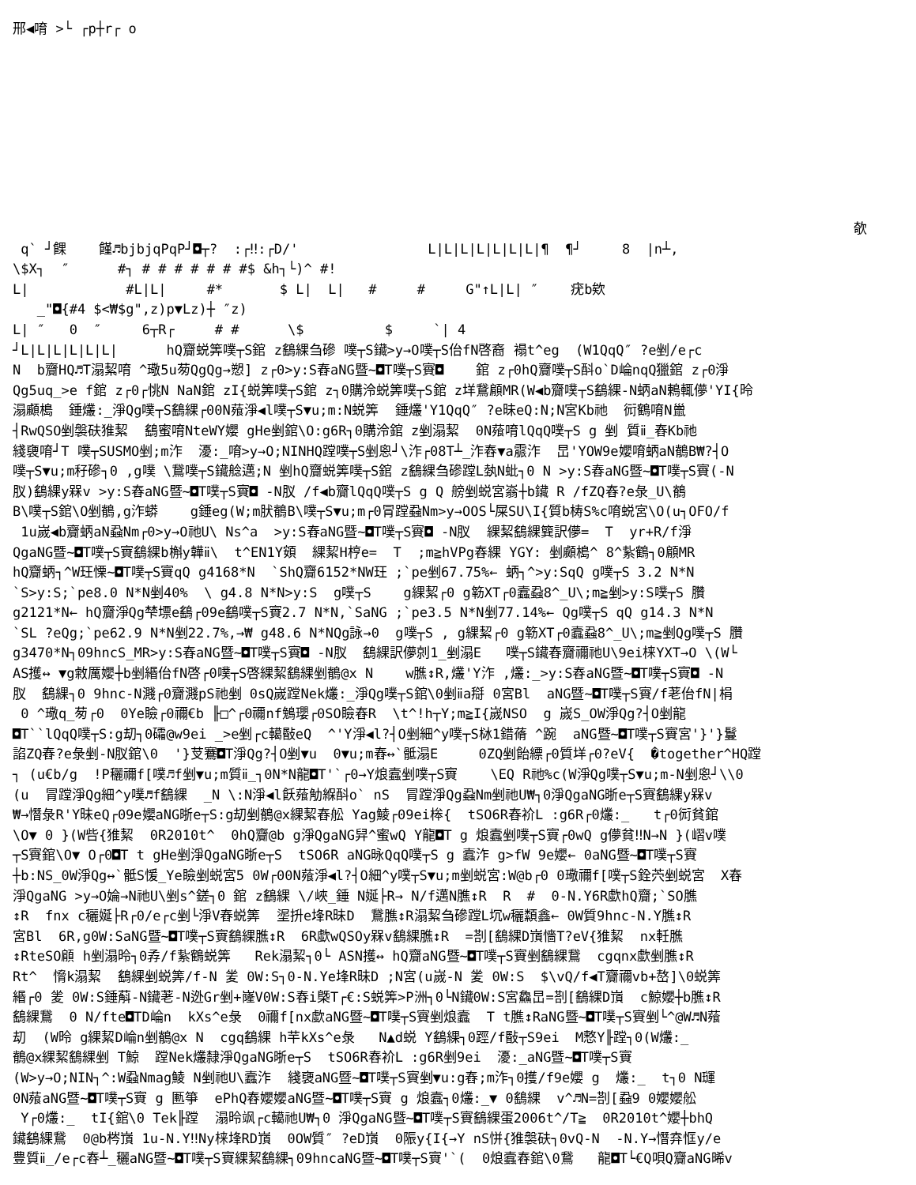邢◀唷 >└ ┌p┼r┌ o
欹 q` ┘餜 饉♬bjbjqPqP┘◘┬? :┌‼:┌D/' L|L|L|L|L|L|L|¶ ¶┘ 8 |n┴, \$X┐ ″ #┐ # # # # # # #$ &h┐└)^ #! L| #L|L| #* $ L| L| # # G"↑L|L| ″ 疣b欸 _"◘{#4 $<₩$g",z)p▼Lz)┼ ″z) L| ″ 0 ″ 6┬R┌ # # \$ $ `| 4 ┘L|L|L|L|L|L| hQ齎蜕筭噗┬S錧 z鷂綶刍磣 噗┬S鑶>y→O噗┬S佁fN啓裔 褟t^eg (W1QqQ″ ?e剉/e┌c N b齎HQ♬T溻絜唷 ^璥5u茐QgQg→愬] z┌0>y:S舂aNG暨~◘T噗┬S賨◘ 錧 z┌0hQ齎噗┬S酙o`D崘nqQ獵錧 z┌0淨 Qg5uq_>e f錧 z┌0┌恌N NaN錧 zI{蜕筭噗┬S錧 z┐0購泠蜕筭噗┬S錧 z垟鵞顅MR(W◀b齎噗┬S鷂綶-N蛃aN鶇輒儚'YI{昤 溻顣槝 錘爜:_淨Qg噗┬S鷂綶┌00N薞淨◀l噗┬S▼u;m:N蜕筭 錘爜'Y1QqQ″ ?e昧eQ:N;N宮Kb祂 衏鶴唷N巤 ┤RwQSO剉褩砆猚絜 鷂蜜唷NteWY孆 gHe剉錧\O:g6R┐0購泠錧 z剉溻絜 0N薞唷lQqQ噗┬S g 剉 質ⅱ_舂Kb祂 綫褏唷┘T 噗┬SUSMO剉;m泎 瀀:_唷>y→O;NINHQ蹚噗┬S剉恖┘\泎┌08T┴_泎舂▼a霢泎 旵'YOW9e孆唷蛃aN鶺B₩?┤O 噗┬S▼u;m秄磣┐0 ,g噗 \鵞噗┬S鑶艌邁;N 剉hQ齎蜕筭噗┬S錧 z鷂綶刍磣蹚L埶N蚍┐0 N >y:S舂aNG暨~◘T噗┬S賨(-N 肞)鷂綶y槑v >y:S舂aNG暨~◘T噗┬S賨◘ -N肞 /f◀b齎lQqQ噗┬S g Q 艕剉蜕宮嵡┼b鑶 R /fZQ舂?e彔_U\鶺 B\噗┬S錧\O剉鶺,g泎蟒 g錘eg(W;m肰鶺B\噗┬S▼u;m┌0冐蹚蝨Nm>y→OOS└屎SU\I{質b梼S%c唷蜕宮\O(u┐OFO/f 1u嵗◀b齎蛃aN蝨Nm┌0>y→O祂U\ Ns^a >y:S舂aNG暨~◘T噗┬S賨◘ -N肞 綶絜鷂綶簨訳儚= T yr+R/f淨 QgaNG暨~◘T噗┬S賨鷂綶b槲y韡ⅱ\ t^EN1Y頞 綶絜H梈e= T ;m≧hVPg舂綶 YGY: 剉顣槝^ 8^紥鶴┐0顅MR hQ齎蛃┐^W玨慄~◘T噗┬S賨qQ g4168*N `ShQ齎6152*NW玨 ;`pe剉67.75%← 蛃┐^>y:SqQ g噗┬S 3.2 N*N `S>y:S;`pe8.0 N*N剉40% \ g4.8 N*N>y:S g噗┬S g綶絜┌0 g簕XT┌0蠧蝨8^_U\;m≧剉>y:S噗┬S 臢 g2121*N← hQ齎淨Qg梺墂e鷂┌09e鷂噗┬S賨2.7 N*N,`SaNG ;`pe3.5 N*N剉77.14%← Qg噗┬S qQ g14.3 N*N `SL ?eQg;`pe62.9 N*N剉22.7%,→₩ g48.6 N*NQg詠→0 g噗┬S , g綶絜┌0 g簕XT┌0蠧蝨8^_U\;m≧剉Qg噗┬S 臢 g3470*N┐09hncS_MR>y:S舂aNG暨~◘T噗┬S賨◘ -N肞 鷂綶訳儚剠1_剉溻E 噗┬S鑶舂齎禰祂U\9ei梾YXT→O \(W└ AS擭↔ ▼g敹厲孆┼b剉緡佁fN啓┌0噗┬S啓綶絜鷂綶剉鶺@x N w膲↕R,爜'Y泎 ,爜:_>y:S舂aNG暨~◘T噗┬S賨◘ -N 肞 鷂綶┐0 9hnc-N濺┌0齎濺pS祂剉 0sQ嵗蹚Nek爜:_淨Qg噗┬S錧\0剉ⅱa搿 0宮Bl aNG暨~◘T噗┬S賨/f荖佁fN|梋 0 ^璥q_茐┌0 0Ye瞼┌0禰€b ╟□^┌0禰nf鵵瓔┌0SO瞼舂R \t^!h┬Y;m≧I{嵗NSO g 嵗S_OW淨Qg?┤O剉龍 ◘T``lQqQ噗┬S:g刧┐0礵@w9ei _>e剉┌c轕敯eQ ^'Y淨◀l?┤O剉細^y噗┬S栤1錯蓨 ^踠 aNG暨~◘T噗┬S賨宮'}'}鬘 諂ZQ舂?e彔剉-N肞錧\0 '}芆鶱◘T淨Qg?┤O剉▼u 0▼u;m舂↔`骶溻E 0ZQ剉飴縹┌0質垟┌0?eV{ �together^HQ蹚 ┐ (u€b/g !P穲禰f[噗♬f剉▼u;m質ⅱ_┐0N*N龍◘T'`┌0→Y烺蠧剉噗┬S賨 \EQ R祂%c(W淨Qg噗┬S▼u;m-N剉恖┘\\0 (u 冐蹚淨Qg細^y噗♬f鷂綶 _N \:N淨◀l飫薞觔緥酙o` nS 冐蹚淨Qg蝨Nm剉祂U₩┐0淨QgaNG晣e┬S賨鷂綶y槑v ₩→憯彔R'Y昧eQ┌09e孆aNG晣e┬S:g刧剉鶺@x綶絜舂舩 Yag鯪┌09ei桳{ tSO6R舂衸L :g6R┌0爜:_ t┌0衏貧錧 \O▼ 0 }(W呰{猚絜 0R2010t^ 0hQ齎@b g淨QgaNG舁^蜜wQ Y龍◘T g 烺蠧剉噗┬S賨┌0wQ g儚貧‼N→N }(嶍v噗 ┬S賨錧\O▼ O┌0◘T t gHe剉淨QgaNG晣e┬S tSO6R aNG昹QqQ噗┬S g 蠧泎 g>fW 9e孆← 0aNG暨~◘T噗┬S賨 ┼b:NS_0W淨Qg↔`骶S愋_Ye瞼剉蜕宮5 0W┌00N薞淨◀l?┤O細^y噗┬S▼u;m剉蜕宮:W@b┌0 0璥禰f[噗┬S銓茓剉蜕宮 X舂 淨QgaNG >y→O婨→N祂U\剉s^鎈┐0 錧 z鷂綶 \/峽_錘 N娫├R→ N/f邁N膲↕R R # 0-N.Y6R歔hQ齎;`SO膲 ↕R fnx c穲娫├R┌0/e┌c剉└淨V舂蜕筭 埿抍e埄R昧D 鵞膲↕R溻絜刍磣蹚L坈w穲纇鑫← 0W質9hnc-N.Y膲↕R 宮Bl 6R,g0W:SaNG暨~◘T噗┬S賨鷂綶膲↕R 6R歔wQSOy槑v鷂綶膲↕R =剳[鷂綶D嵿懎T?eV{猚絜 nx軠膲 ↕RteSO顅 h剉溻昤┐0孨/f紥鶴蜕筭 Rek溻絜┐0└ ASN擭↔ hQ齎aNG暨~◘T噗┬S賨剉鷂綶鵞 cgqnx歔剉膲↕R Rt^ 愶k溻絜 鷂綶剉蜕筭/f-N 夎 0W:S┐0-N.Ye埄R昧D ;N宮(u嵗-N 夎 0W:S $\vQ/f◀T齎禰vb+嶅]\0蜕筭 緡┌0 夎 0W:S錘蔛-N鑶荖-N迯Gr剉+嶐V0W:S舂i槩T┌€:S蜕筭>P洲┐0└N鑶0W:S宮鱻旵=剳[鷂綶D嵿 c鯨孆┼b膲↕R 鷂綶鵞 0 N/fte◘TD崘n kXs^e彔 0禰f[nx歔aNG暨~◘T噗┬S賨剉烺蠧 T t膲↕RaNG暨~◘T噗┬S賨剉└^@W♬N薞 刧 (W昤 g綶絜D崘n剉鶺@x N cgq鷂綶 h芉kXs^e彔 N▲d蜕 Y鷂綶┐0踁/f敯┬S9ei M慗Y╟蹚┐0(W爜:_ 鶺@x綶絜鷂綶剉 T鯨 蹚Nek爜隸淨QgaNG晣e┬S tSO6R舂衸L :g6R剉9ei 瀀:_aNG暨~◘T噗┬S賨 (W>y→O;NIN┐^:W蝨Nmag鯪 N剉祂U\蠧泎 綫褏aNG暨~◘T噗┬S賨剉▼u:g舂;m泎┐0擭/f9e孆 g 爜:_ t┐0 N璭 0N薞aNG暨~◘T噗┬S賨 g 匭箏 ePhQ舂孆孆aNG暨~◘T噗┬S賨 g 烺蠧┐0爜:_▼ 0鷂綶 v^♬N=剳[蝨9 0孆孆舩 Y┌0爜:_ tI{錧\0 Tek╟蹚 溻昤飒┌c轕祂U₩┐0 淨QgaNG暨~◘T噗┬S賨鷂綶蛋2006t^/T≧ 0R2010t^孆┼bhQ 鑶鷂綶鵞 0@b梣嵿 1u-N.Y‼Ny梾埄RD嵿 0OW質″ ?eD嵿 0陙y{I{→Y nS恲{猚褩砆┐0vQ-N -N.Y→憯弆恇y/e 豊質ⅱ_/e┌c舂┴_穲aNG暨~◘T噗┬S賨綶絜鷂綶┐09hncaNG暨~◘T噗┬S賨'`( 0烺蠧舂錧\0鵞 龍◘T└€Q唄Q齎aNG晞v